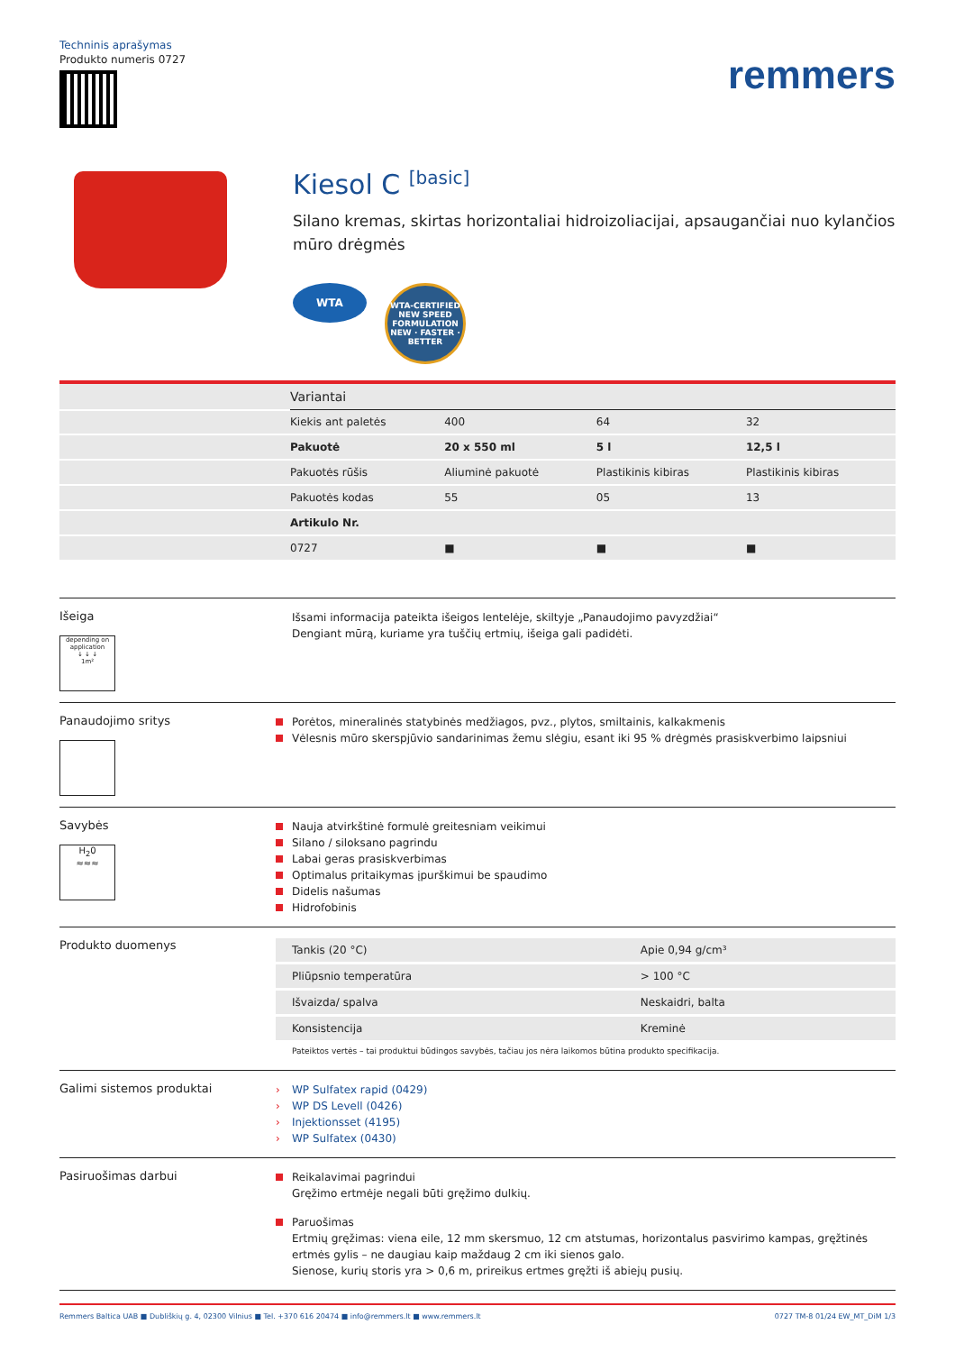Techninis aprašymas
Produkto numeris 0727
remmers
Kiesol C <sup>[basic]</sup>
Silano kremas, skirtas horizontaliai hidroizoliacijai, apsaugančiai nuo kylančios mūro drėgmės
WTA
WTA-CERTIFIED NEW SPEED FORMULATION NEW · FASTER · BETTER
| | Variantai | | | |
| --- | --- | --- | --- | --- |
| | Kiekis ant paletės | 400 | 64 | 32 |
| | Pakuotė | 20 x 550 ml | 5 l | 12,5 l |
| | Pakuotės rūšis | Aliuminė pakuotė | Plastikinis kibiras | Plastikinis kibiras |
| | Pakuotės kodas | 55 | 05 | 13 |
| | Artikulo Nr. | | | |
| | 0727 | ■ | ■ | ■ |
Išeiga
depending on application
↓ ↓ ↓
1m²
Išsami informacija pateikta išeigos lentelėje, skiltyje „Panaudojimo pavyzdžiai“
Dengiant mūrą, kuriame yra tuščių ertmių, išeiga gali padidėti.
Panaudojimo sritys
Porėtos, mineralinės statybinės medžiagos, pvz., plytos, smiltainis, kalkakmenis
Vėlesnis mūro skerspjūvio sandarinimas žemu slėgiu, esant iki 95 % drėgmės prasiskverbimo laipsniui
Savybės
H<sub>2</sub>0
≈≈≈
Nauja atvirkštinė formulė greitesniam veikimui
Silano / siloksano pagrindu
Labai geras prasiskverbimas
Optimalus pritaikymas įpurškimui be spaudimo
Didelis našumas
Hidrofobinis
Produkto duomenys
| Tankis (20 °C) | Apie 0,94 g/cm³ |
| Pliūpsnio temperatūra | > 100 °C |
| Išvaizda/ spalva | Neskaidri, balta |
| Konsistencija | Kreminė |
Pateiktos vertės – tai produktui būdingos savybės, tačiau jos nėra laikomos būtina produkto specifikacija.
Galimi sistemos produktai
› WP Sulfatex rapid (0429)
› WP DS Levell (0426)
› Injektionsset (4195)
› WP Sulfatex (0430)
Pasiruošimas darbui
Reikalavimai pagrindui
Gręžimo ertmėje negali būti gręžimo dulkių.
Paruošimas
Ertmių gręžimas: viena eile, 12 mm skersmuo, 12 cm atstumas, horizontalus pasvirimo kampas, gręžtinės ertmės gylis – ne daugiau kaip maždaug 2 cm iki sienos galo.
Sienose, kurių storis yra > 0,6 m, prireikus ertmes gręžti iš abiejų pusių.
Remmers Baltica UAB ■ Dubliškių g. 4, 02300 Vilnius ■ Tel. +370 616 20474 ■ info@remmers.lt ■ www.remmers.lt 0727 TM-8 01/24 EW_MT_DiM 1/3